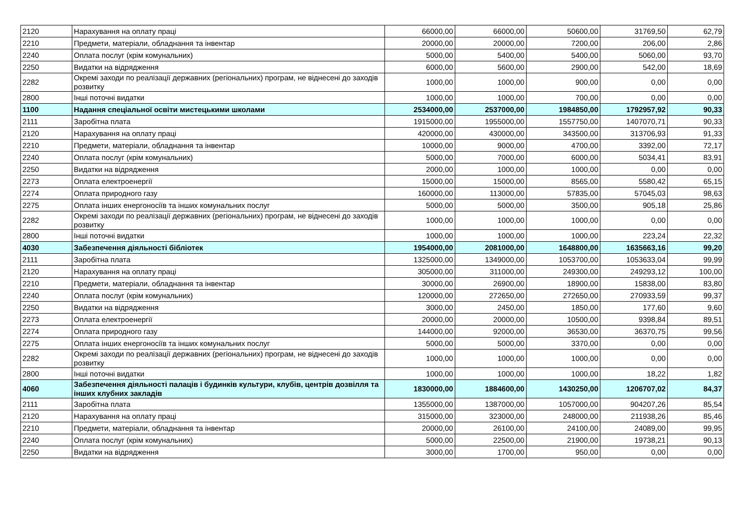| 2120 | Нарахування на оплату праці | 66000,00 | 66000,00 | 50600,00 | 31769,50 | 62,79 |
| 2210 | Предмети, матеріали, обладнання та інвентар | 20000,00 | 20000,00 | 7200,00 | 206,00 | 2,86 |
| 2240 | Оплата послуг (крім комунальних) | 5000,00 | 5400,00 | 5400,00 | 5060,00 | 93,70 |
| 2250 | Видатки на відрядження | 6000,00 | 5600,00 | 2900,00 | 542,00 | 18,69 |
| 2282 | Окремі заходи по реалізації державних (регіональних) програм, не віднесені до заходів розвитку | 1000,00 | 1000,00 | 900,00 | 0,00 | 0,00 |
| 2800 | Інші поточні видатки | 1000,00 | 1000,00 | 700,00 | 0,00 | 0,00 |
| 1100 | Надання спеціальної освіти мистецькими школами | 2534000,00 | 2537000,00 | 1984850,00 | 1792957,92 | 90,33 |
| 2111 | Заробітна плата | 1915000,00 | 1955000,00 | 1557750,00 | 1407070,71 | 90,33 |
| 2120 | Нарахування на оплату праці | 420000,00 | 430000,00 | 343500,00 | 313706,93 | 91,33 |
| 2210 | Предмети, матеріали, обладнання та інвентар | 10000,00 | 9000,00 | 4700,00 | 3392,00 | 72,17 |
| 2240 | Оплата послуг (крім комунальних) | 5000,00 | 7000,00 | 6000,00 | 5034,41 | 83,91 |
| 2250 | Видатки на відрядження | 2000,00 | 1000,00 | 1000,00 | 0,00 | 0,00 |
| 2273 | Оплата електроенергії | 15000,00 | 15000,00 | 8565,00 | 5580,42 | 65,15 |
| 2274 | Оплата природного газу | 160000,00 | 113000,00 | 57835,00 | 57045,03 | 98,63 |
| 2275 | Оплата інших енергоносіїв та інших комунальних послуг | 5000,00 | 5000,00 | 3500,00 | 905,18 | 25,86 |
| 2282 | Окремі заходи по реалізації державних (регіональних) програм, не віднесені до заходів розвитку | 1000,00 | 1000,00 | 1000,00 | 0,00 | 0,00 |
| 2800 | Інші поточні видатки | 1000,00 | 1000,00 | 1000,00 | 223,24 | 22,32 |
| 4030 | Забезпечення діяльності бібліотек | 1954000,00 | 2081000,00 | 1648800,00 | 1635663,16 | 99,20 |
| 2111 | Заробітна плата | 1325000,00 | 1349000,00 | 1053700,00 | 1053633,04 | 99,99 |
| 2120 | Нарахування на оплату праці | 305000,00 | 311000,00 | 249300,00 | 249293,12 | 100,00 |
| 2210 | Предмети, матеріали, обладнання та інвентар | 30000,00 | 26900,00 | 18900,00 | 15838,00 | 83,80 |
| 2240 | Оплата послуг (крім комунальних) | 120000,00 | 272650,00 | 272650,00 | 270933,59 | 99,37 |
| 2250 | Видатки на відрядження | 3000,00 | 2450,00 | 1850,00 | 177,60 | 9,60 |
| 2273 | Оплата електроенергії | 20000,00 | 20000,00 | 10500,00 | 9398,84 | 89,51 |
| 2274 | Оплата природного газу | 144000,00 | 92000,00 | 36530,00 | 36370,75 | 99,56 |
| 2275 | Оплата інших енергоносіїв та інших комунальних послуг | 5000,00 | 5000,00 | 3370,00 | 0,00 | 0,00 |
| 2282 | Окремі заходи по реалізації державних (регіональних) програм, не віднесені до заходів розвитку | 1000,00 | 1000,00 | 1000,00 | 0,00 | 0,00 |
| 2800 | Інші поточні видатки | 1000,00 | 1000,00 | 1000,00 | 18,22 | 1,82 |
| 4060 | Забезпечення діяльності палаців і будинків культури, клубів, центрів дозвілля та інших клубних закладів | 1830000,00 | 1884600,00 | 1430250,00 | 1206707,02 | 84,37 |
| 2111 | Заробітна плата | 1355000,00 | 1387000,00 | 1057000,00 | 904207,26 | 85,54 |
| 2120 | Нарахування на оплату праці | 315000,00 | 323000,00 | 248000,00 | 211938,26 | 85,46 |
| 2210 | Предмети, матеріали, обладнання та інвентар | 20000,00 | 26100,00 | 24100,00 | 24089,00 | 99,95 |
| 2240 | Оплата послуг (крім комунальних) | 5000,00 | 22500,00 | 21900,00 | 19738,21 | 90,13 |
| 2250 | Видатки на відрядження | 3000,00 | 1700,00 | 950,00 | 0,00 | 0,00 |